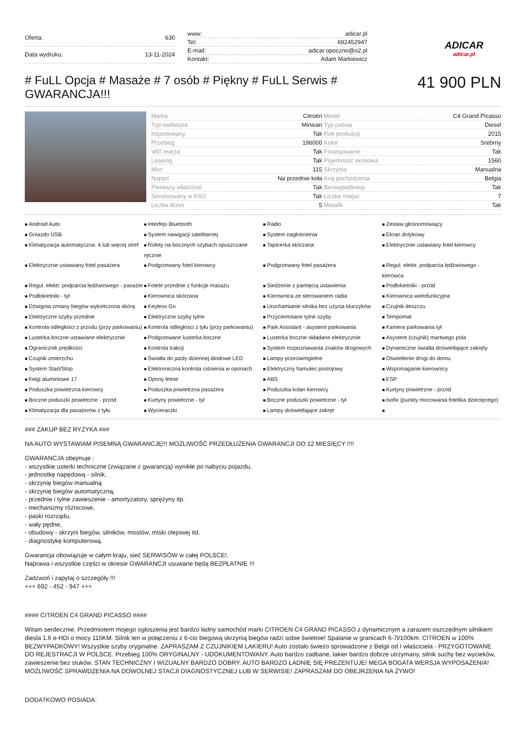| Oferta: | 630 |
| Data wydruku: | 13-11-2024 |
| www: | adicar.pl |
| Tel: | 692452947 |
| E-mail: | adicar.opoczno@o2.pl |
| Kontakt: | Adam Markiewicz |
ADICAR
adicar.pl
# FuLL Opcja # Masaże # 7 osób # Piękny # FuLL Serwis # GWARANCJA!!!
41 900 PLN
| Marka | Citroën | Model | C4 Grand Picasso |
| Typ nadwozia | Minivan | Typ paliwa | Diesel |
| Importowany | Tak | Rok produkcji | 2015 |
| Przebieg | 196000 | Kolor | Srebrny |
| VAT marża | Tak | Finansowanie | Tak |
| Leasing | Tak | Pojemność skokowa | 1560 |
| Moc | 115 | Skrzynia | Manualna |
| Napęd | Na przednie koła | Kraj pochodzenia | Belgia |
| Pierwszy właściciel | Tak | Bezwypadkowy | Tak |
| Serwisowany w ASO | Tak | Liczba miejsc | 7 |
| Liczba drzwi | 5 | Metalik | Tak |
Android Auto Interfejs Bluetooth Radio Zestaw głośnomówiący Gniazdo USB System nawigacji satelitarnej System nagłośnienia Ekran dotykowy Klimatyzacja automatyczna: 4 lub więcej stref Rolety na bocznych szybach opuszczane ręcznie Tapicerka skórzana Elektrycznie ustawiany fotel kierowcy Elektrycznie ustawiany fotel pasażera Podgrzewany fotel kierowcy Podgrzewany fotel pasażera Regul. elektr. podparcia lędźwiowego - kierowca Regul. elektr. podparcia lędźwiowego - pasażer Fotele przednie z funkcje masażu Siedzenie z pamięcią ustawienia Podłokietniki - przód Podłokietniki - tył Kierownica skórzana Kierownica ze sterowaniem radia Kierownica wielofunkcyjna Dźwignia zmiany biegów wykończona skórą Keyless Go Uruchamianie silnika bez użycia kluczyków Czujnik deszczu Elektryczne szyby przednie Elektryczne szyby tylne Przyciemniane tylne szyby Tempomat Kontrola odległości z przodu (przy parkowaniu) Kontrola odległości z tyłu (przy parkowaniu) Park Assistant - asystent parkowania Kamera parkowania tył Lusterka boczne ustawiane elektrycznie Podgrzewane lusterka boczne Lusterka boczne składane elektrycznie Asystent (czujnik) martwego pola Ogranicznik prędkości Kontrola trakcji System rozpoznawania znaków drogowych Dynamiczne światła doświetlające zakręty Czujnik zmierzchu Światła do jazdy dziennej diodowe LED Lampy przeciwmgielne Oświetlenie drogi do domu System Start/Stop Elektroniczna kontrola ciśnienia w oponach Elektryczny hamulec postojowy Wspomaganie kierownicy Felgi aluminiowe 17 Opony letnie ABS ESP Poduszka powietrzna kierowcy Poduszka powietrzna pasażera Poduszka kolan kierowcy Kurtyny powietrzne - przód Boczne poduszki powietrzne - przód Kurtyny powietrzne - tył Boczne poduszki powietrzne - tył Isofix (punkty mocowania fotelika dziecięcego) Klimatyzacja dla pasażerów z tyłu Wycieraczki Lampy doświetlające zakręt
### ZAKUP BEZ RYZYKA ###
NA AUTO WYSTAWIAM PISEMNĄ GWARANCJĘ!!! MOŻLIWOŚĆ PRZEDŁUŻENIA GWARANCJI DO 12 MIESIĘCY !!!!
GWARANCJA obejmuje :
- wszystkie usterki techniczne (związane z gwarancją) wynikłe po nabyciu pojazdu,
- jednostkę napędową - silnik,
- skrzynię biegów manualną
- skrzynię biegów automatyczną,
- przednie i tylne zawieszenie - amortyzatory, sprężyny itp.
- mechanizmy różnicowe,
- paski rozrządu,
- wały pędne,
- obudowy - skrzyni biegów, silników, mostów, miski olejowej itd.
- diagnostykę komputerową.
Gwarancja obowiązuje w całym kraju, sieć SERWISÓW w całej POLSCE!.
Naprawa i wszystkie części w okresie GWARANCJI usuwane będą BEZPŁATNIE !!!
Zadzwoń i zapytaj o szczegóły !!!
+++ 692 - 452 - 947 +++
#### CITROEN C4 GRAND PICASSO ####
Witam serdecznie. Przedmiotem mojego ogłoszenia jest bardzo ładny samochód marki CITROEN C4 GRAND PICASSO z dynamicznym a zarazem oszczędnym silnikiem diesla 1.6 e-HDi o mocy 115KM. Silnik ten w połączeniu z 6-cio biegową skrzynią biegów radzi sobie świetnie! Spalanie w granicach 6-7l/100km. CITROEN w 100% BEZWYPADKOWY! Wszystkie szyby oryginalne. ZAPRASZAM Z CZUJNIKIEM LAKIERU! Auto zostało świeżo sprowadzone z Belgii od I właściciela - PRZYGOTOWANE DO REJESTRACJI W POLSCE. Przebieg 100% ORYGINALNY - UDOKUMENTOWANY. Auto bardzo zadbane, lakier bardzo dobrze utrzymany, silnik suchy bez wycieków, zawieszenie bez stuków. STAN TECHNICZNY I WIZUALNY BARDZO DOBRY. AUTO BARDZO ŁADNIE SIĘ PREZENTUJE! MEGA BOGATA WERSJA WYPOSAŻENIA! MOŻLIWOŚĆ SPRAWDZENIA NA DOWOLNEJ STACJI DIAGNOSTYCZNEJ LUB W SERWISIE! ZAPRASZAM DO OBEJRZENIA NA ŻYWO!
DODATKOWO POSIADA: